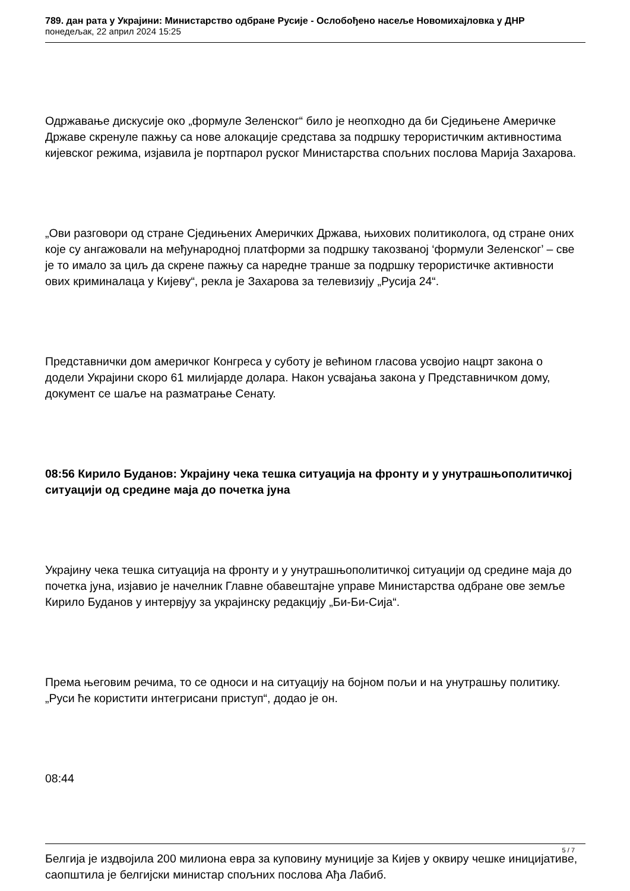789. дан рата у Украјини: Министарство одбране Русије - Ослобођено насеље Новомихајловка у ДНР
понедељак, 22 април 2024 15:25
Одржавање дискусије око „формуле Зеленског“ било је неопходно да би Сједињене Америчке Државе скренуле пажњу са нове алокације средстава за подршку терористичким активностима кијевског режима, изјавила је портпарол руског Министарства спољних послова Марија Захарова.
„Ови разговори од стране Сједињених Америчких Држава, њихових политиколога, од стране оних које су ангажовали на међународној платформи за подршку такозваној ‘формули Зеленског’ – све је то имало за циљ да скрене пажњу са наредне транше за подршку терористичке активности ових криминалаца у Кијеву“, рекла је Захарова за телевизију „Русија 24“.
Представнички дом америчког Конгреса у суботу је већином гласова усвојио нацрт закона о додели Украјини скоро 61 милијарде долара. Након усвајања закона у Представничком дому, документ се шаље на разматрање Сенату.
08:56 Кирило Буданов: Украјину чека тешка ситуација на фронту и у унутрашњополитичкој ситуацији од средине маја до почетка јуна
Украјину чека тешка ситуација на фронту и у унутрашњополитичкој ситуацији од средине маја до почетка јуна, изјавио је начелник Главне обавештајне управе Министарства одбране ове земље Кирило Буданов у интервјуу за украјинску редакцију „Би-Би-Сија“.
Према његовим речима, то се односи и на ситуацију на бојном пољи и на унутрашњу политику. „Руси ће користити интегрисани приступ“, додао је он.
08:44
Белгија је издвојила 200 милиона евра за куповину муниције за Кијев у оквиру чешке иницијативе, саопштила је белгијски министар спољних послова Ађа Лабиб.
5 / 7